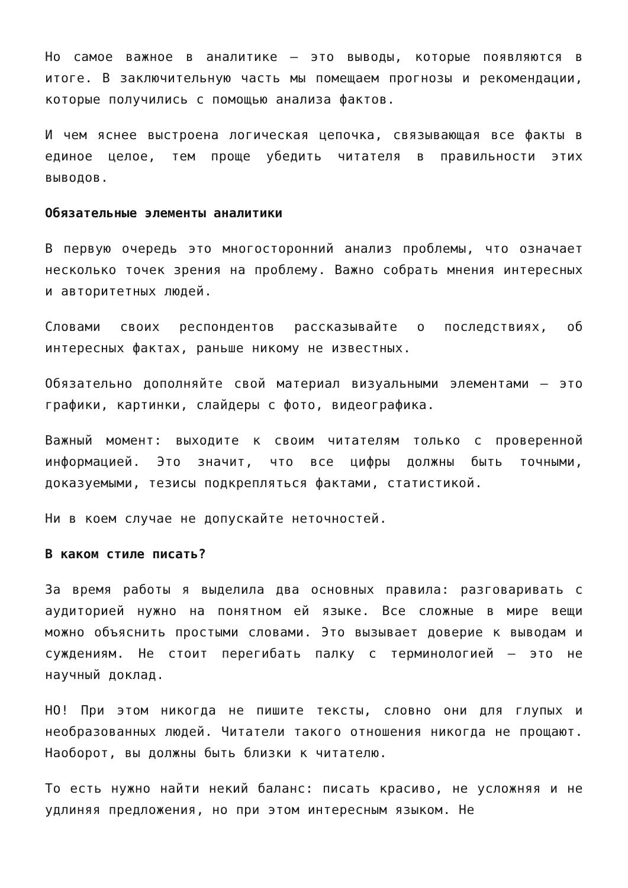Но самое важное в аналитике — это выводы, которые появляются в итоге. В заключительную часть мы помещаем прогнозы и рекомендации, которые получились с помощью анализа фактов.
И чем яснее выстроена логическая цепочка, связывающая все факты в единое целое, тем проще убедить читателя в правильности этих выводов.
Обязательные элементы аналитики
В первую очередь это многосторонний анализ проблемы, что означает несколько точек зрения на проблему. Важно собрать мнения интересных и авторитетных людей.
Словами своих респондентов рассказывайте о последствиях, об интересных фактах, раньше никому не известных.
Обязательно дополняйте свой материал визуальными элементами — это графики, картинки, слайдеры с фото, видеографика.
Важный момент: выходите к своим читателям только с проверенной информацией. Это значит, что все цифры должны быть точными, доказуемыми, тезисы подкрепляться фактами, статистикой.
Ни в коем случае не допускайте неточностей.
В каком стиле писать?
За время работы я выделила два основных правила: разговаривать с аудиторией нужно на понятном ей языке. Все сложные в мире вещи можно объяснить простыми словами. Это вызывает доверие к выводам и суждениям. Не стоит перегибать палку с терминологией — это не научный доклад.
НО! При этом никогда не пишите тексты, словно они для глупых и необразованных людей. Читатели такого отношения никогда не прощают. Наоборот, вы должны быть близки к читателю.
То есть нужно найти некий баланс: писать красиво, не усложняя и не удлиняя предложения, но при этом интересным языком. Не